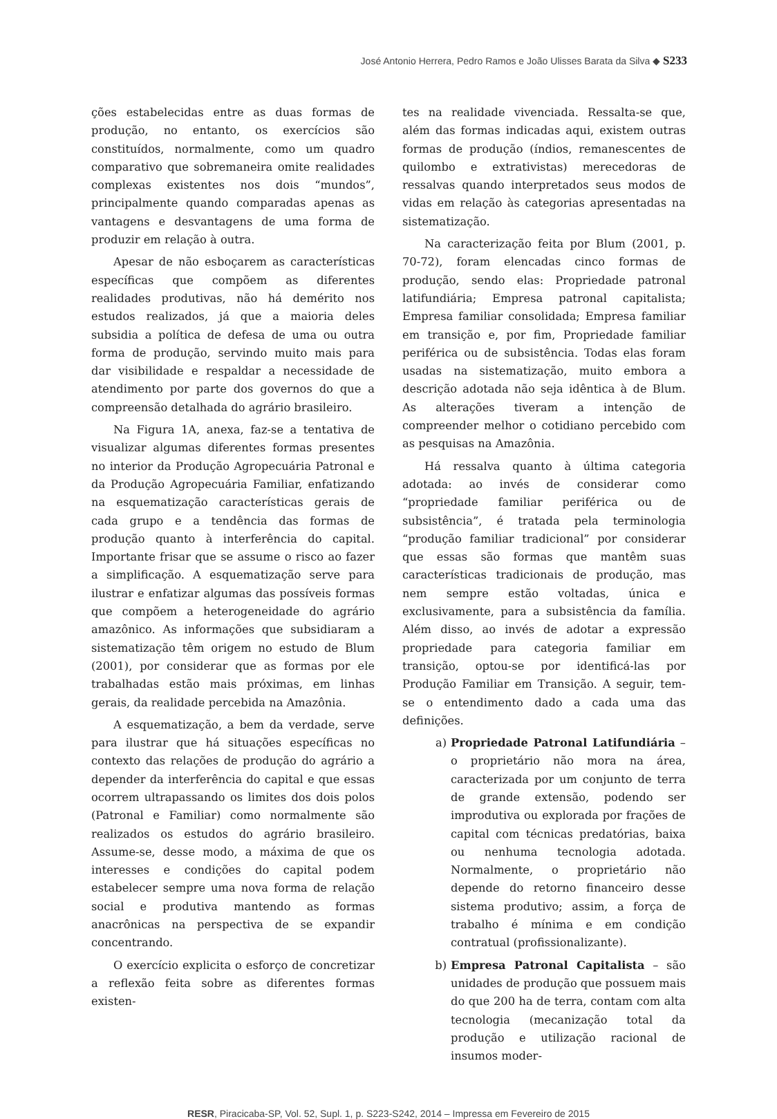José Antonio Herrera, Pedro Ramos e João Ulisses Barata da Silva ◆ S233
ções estabelecidas entre as duas formas de produção, no entanto, os exercícios são constituídos, normalmente, como um quadro comparativo que sobremaneira omite realidades complexas existentes nos dois “mundos”, principalmente quando comparadas apenas as vantagens e desvantagens de uma forma de produzir em relação à outra.
Apesar de não esboçarem as características específicas que compõem as diferentes realidades produtivas, não há demérito nos estudos realizados, já que a maioria deles subsidia a política de defesa de uma ou outra forma de produção, servindo muito mais para dar visibilidade e respaldar a necessidade de atendimento por parte dos governos do que a compreensão detalhada do agrário brasileiro.
Na Figura 1A, anexa, faz-se a tentativa de visualizar algumas diferentes formas presentes no interior da Produção Agropecuária Patronal e da Produção Agropecuária Familiar, enfatizando na esquematização características gerais de cada grupo e a tendência das formas de produção quanto à interferência do capital. Importante frisar que se assume o risco ao fazer a simplificação. A esquematização serve para ilustrar e enfatizar algumas das possíveis formas que compõem a heterogeneidade do agrário amazônico. As informações que subsidiaram a sistematização têm origem no estudo de Blum (2001), por considerar que as formas por ele trabalhadas estão mais próximas, em linhas gerais, da realidade percebida na Amazônia.
A esquematização, a bem da verdade, serve para ilustrar que há situações específicas no contexto das relações de produção do agrário a depender da interferência do capital e que essas ocorrem ultrapassando os limites dos dois polos (Patronal e Familiar) como normalmente são realizados os estudos do agrário brasileiro. Assume-se, desse modo, a máxima de que os interesses e condições do capital podem estabelecer sempre uma nova forma de relação social e produtiva mantendo as formas anacrônicas na perspectiva de se expandir concentrando.
O exercício explicita o esforço de concretizar a reflexão feita sobre as diferentes formas existen-
tes na realidade vivenciada. Ressalta-se que, além das formas indicadas aqui, existem outras formas de produção (índios, remanescentes de quilombo e extrativistas) merecedoras de ressalvas quando interpretados seus modos de vidas em relação às categorias apresentadas na sistematização.
Na caracterização feita por Blum (2001, p. 70-72), foram elencadas cinco formas de produção, sendo elas: Propriedade patronal latifundiária; Empresa patronal capitalista; Empresa familiar consolidada; Empresa familiar em transição e, por fim, Propriedade familiar periférica ou de subsistência. Todas elas foram usadas na sistematização, muito embora a descrição adotada não seja idêntica à de Blum. As alterações tiveram a intenção de compreender melhor o cotidiano percebido com as pesquisas na Amazônia.
Há ressalva quanto à última categoria adotada: ao invés de considerar como “propriedade familiar periférica ou de subsistência”, é tratada pela terminologia “produção familiar tradicional” por considerar que essas são formas que mantêm suas características tradicionais de produção, mas nem sempre estão voltadas, única e exclusivamente, para a subsistência da família. Além disso, ao invés de adotar a expressão propriedade para categoria familiar em transição, optou-se por identificá-las por Produção Familiar em Transição. A seguir, tem-se o entendimento dado a cada uma das definições.
a) Propriedade Patronal Latifundiária – o proprietário não mora na área, caracterizada por um conjunto de terra de grande extensão, podendo ser improdutiva ou explorada por frações de capital com técnicas predatórias, baixa ou nenhuma tecnologia adotada. Normalmente, o proprietário não depende do retorno financeiro desse sistema produtivo; assim, a força de trabalho é mínima e em condição contratual (profissionalizante).
b) Empresa Patronal Capitalista – são unidades de produção que possuem mais do que 200 ha de terra, contam com alta tecnologia (mecanização total da produção e utilização racional de insumos moder-
RESR, Piracicaba-SP, Vol. 52, Supl. 1, p. S223-S242, 2014 – Impressa em Fevereiro de 2015